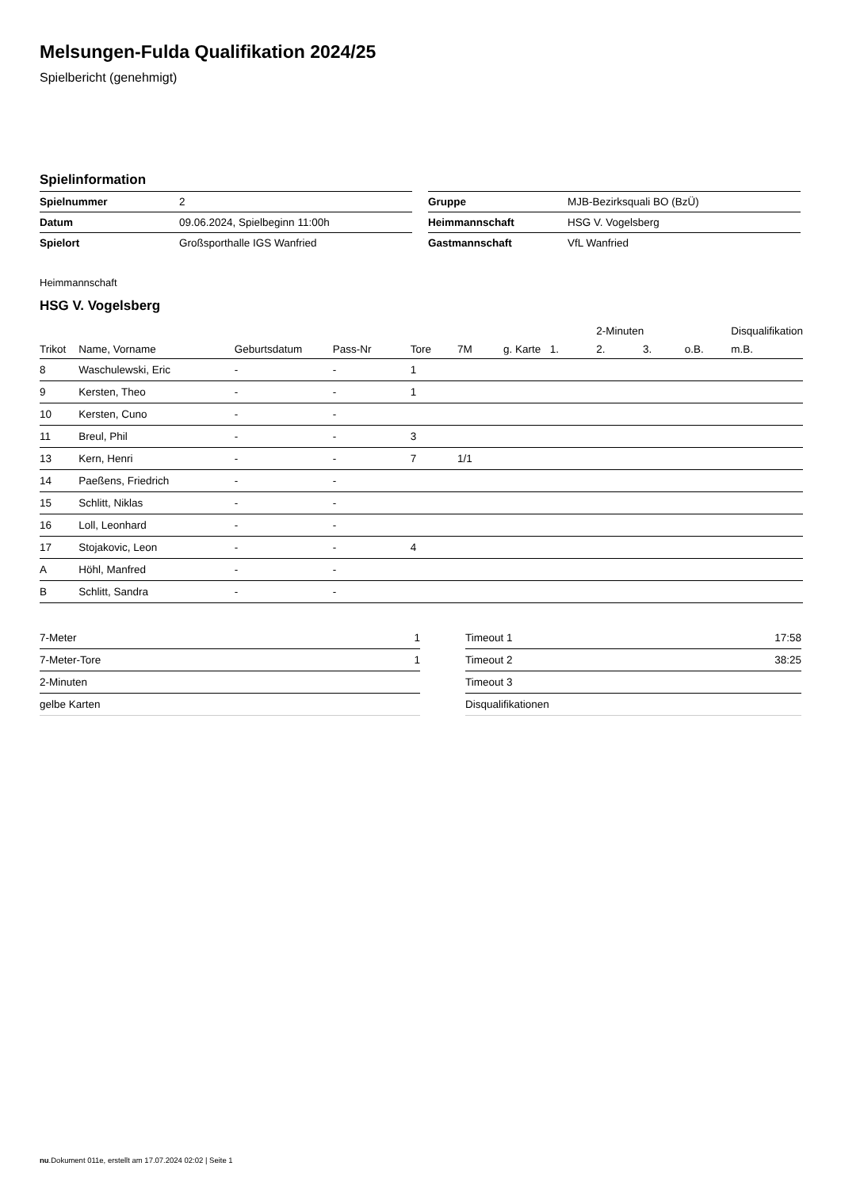Melsungen-Fulda Qualifikation 2024/25
Spielbericht (genehmigt)
Spielinformation
| Spielnummer | 2 |
| Datum | 09.06.2024, Spielbeginn 11:00h |
| Spielort | Großsporthalle IGS Wanfried |
| Gruppe | MJB-Bezirksquali BO (BzÜ) |
| Heimmannschaft | HSG V. Vogelsberg |
| Gastmannschaft | VfL Wanfried |
Heimmannschaft
HSG V. Vogelsberg
| | | | | | | | | 2-Minuten | | | Disqualifikation |
| --- | --- | --- | --- | --- | --- | --- | --- | --- | --- | --- | --- |
| Trikot | Name, Vorname | Geburtsdatum | Pass-Nr | Tore | 7M | g. Karte | 1. | 2. | 3. | o.B. | m.B. |
| 8 | Waschulewski, Eric | - | - | 1 | | | | | | | |
| 9 | Kersten, Theo | - | - | 1 | | | | | | | |
| 10 | Kersten, Cuno | - | - | | | | | | | | |
| 11 | Breul, Phil | - | - | 3 | | | | | | | |
| 13 | Kern, Henri | - | - | 7 | 1/1 | | | | | | |
| 14 | Paeßens, Friedrich | - | - | | | | | | | | |
| 15 | Schlitt, Niklas | - | - | | | | | | | | |
| 16 | Loll, Leonhard | - | - | | | | | | | | |
| 17 | Stojakovic, Leon | - | - | 4 | | | | | | | |
| A | Höhl, Manfred | - | - | | | | | | | | |
| B | Schlitt, Sandra | - | - | | | | | | | | |
| 7-Meter | 1 |
| 7-Meter-Tore | 1 |
| 2-Minuten | |
| gelbe Karten | |
| Timeout 1 | 17:58 |
| Timeout 2 | 38:25 |
| Timeout 3 | |
| Disqualifikationen | |
nu.Dokument 011e, erstellt am 17.07.2024 02:02 | Seite 1